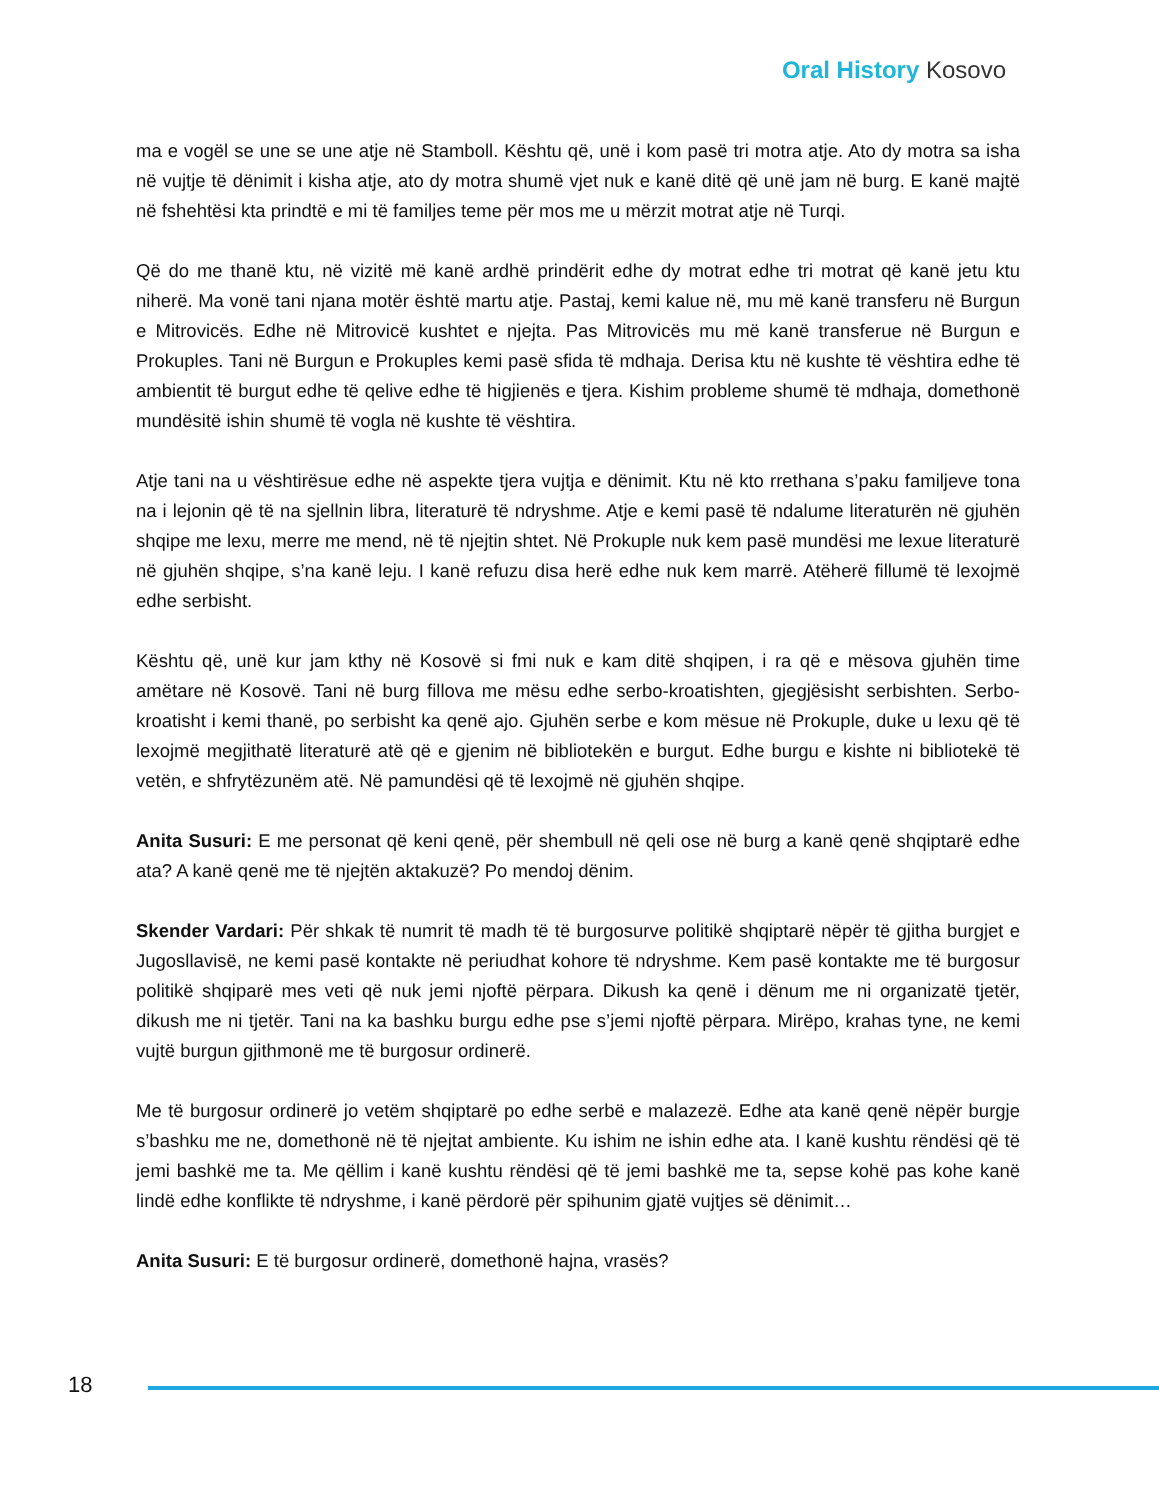Oral History Kosovo
ma e vogël se une se une atje në Stamboll. Kështu që, unë i kom pasë tri motra atje. Ato dy motra sa isha në vujtje të dënimit i kisha atje, ato dy motra shumë vjet nuk e kanë ditë që unë jam në burg. E kanë majtë në fshehtësi kta prindtë e mi të familjes teme për mos me u mërzit motrat atje në Turqi.
Që do me thanë ktu, në vizitë më kanë ardhë prindërit edhe dy motrat edhe tri motrat që kanë jetu ktu niherë. Ma vonë tani njana motër është martu atje. Pastaj, kemi kalue në, mu më kanë transferu në Burgun e Mitrovicës. Edhe në Mitrovicë kushtet e njejta. Pas Mitrovicës mu më kanë transferue në Burgun e Prokuples. Tani në Burgun e Prokuples kemi pasë sfida të mdhaja. Derisa ktu në kushte të vështira edhe të ambientit të burgut edhe të qelive edhe të higjienës e tjera. Kishim probleme shumë të mdhaja, domethonë mundësitë ishin shumë të vogla në kushte të vështira.
Atje tani na u vështirësue edhe në aspekte tjera vujtja e dënimit. Ktu në kto rrethana s’paku familjeve tona na i lejonin që të na sjellnin libra, literaturë të ndryshme. Atje e kemi pasë të ndalume literaturën në gjuhën shqipe me lexu, merre me mend, në të njejtin shtet. Në Prokuple nuk kem pasë mundësi me lexue literaturë në gjuhën shqipe, s’na kanë leju. I kanë refuzu disa herë edhe nuk kem marrë. Atëherë fillumë të lexojmë edhe serbisht.
Kështu që, unë kur jam kthy në Kosovë si fmi nuk e kam ditë shqipen, i ra që e mësova gjuhën time amëtare në Kosovë. Tani në burg fillova me mësu edhe serbo-kroatishten, gjegjësisht serbishten. Serbo-kroatisht i kemi thanë, po serbisht ka qenë ajo. Gjuhën serbe e kom mësue në Prokuple, duke u lexu që të lexojmë megjithatë literaturë atë që e gjenim në bibliotekën e burgut. Edhe burgu e kishte ni bibliotekë të vetën, e shfrytëzunëm atë. Në pamundësi që të lexojmë në gjuhën shqipe.
Anita Susuri: E me personat që keni qenë, për shembull në qeli ose në burg a kanë qenë shqiptarë edhe ata? A kanë qenë me të njejtën aktakuzë? Po mendoj dënim.
Skender Vardari: Për shkak të numrit të madh të të burgosurve politikë shqiptarë nëpër të gjitha burgjet e Jugosllavisë, ne kemi pasë kontakte në periudhat kohore të ndryshme. Kem pasë kontakte me të burgosur politikë shqiparë mes veti që nuk jemi njoftë përpara. Dikush ka qenë i dënum me ni organizatë tjetër, dikush me ni tjetër. Tani na ka bashku burgu edhe pse s’jemi njoftë përpara. Mirëpo, krahas tyne, ne kemi vujtë burgun gjithmonë me të burgosur ordinerë.
Me të burgosur ordinerë jo vetëm shqiptarë po edhe serbë e malazezë. Edhe ata kanë qenë nëpër burgje s’bashku me ne, domethonë në të njejtat ambiente. Ku ishim ne ishin edhe ata. I kanë kushtu rëndësi që të jemi bashkë me ta. Me qëllim i kanë kushtu rëndësi që të jemi bashkë me ta, sepse kohë pas kohe kanë lindë edhe konflikte të ndryshme, i kanë përdorë për spihunim gjatë vujtjes së dënimit…
Anita Susuri: E të burgosur ordinerë, domethonë hajna, vrasës?
18